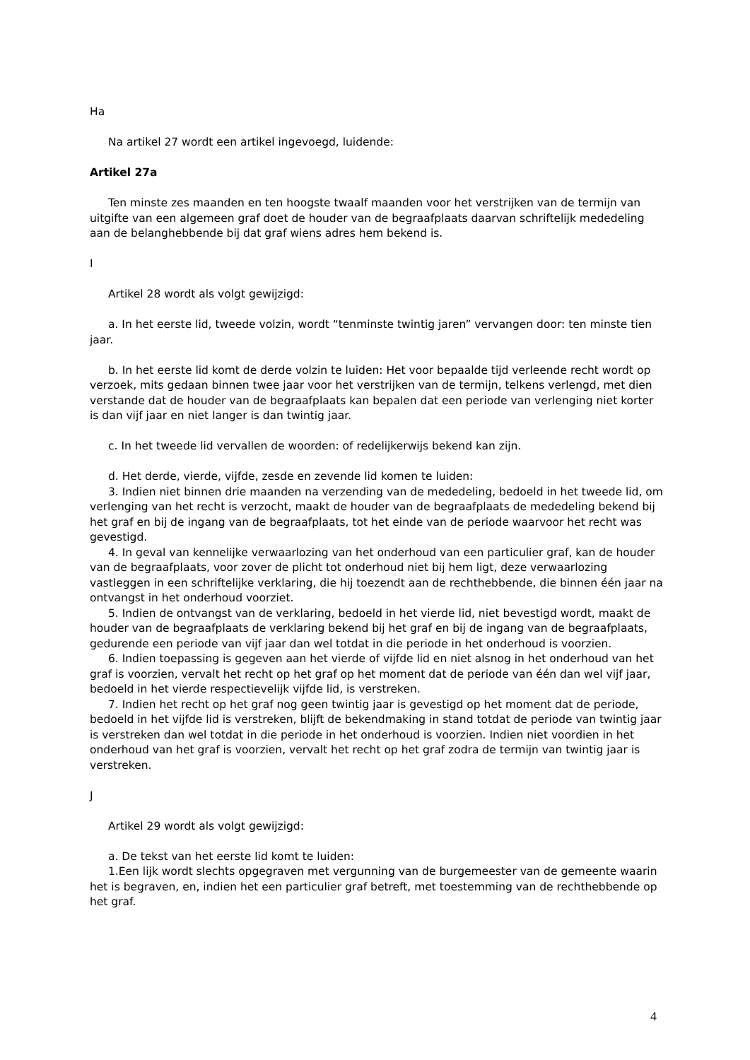Ha
Na artikel 27 wordt een artikel ingevoegd, luidende:
Artikel 27a
Ten minste zes maanden en ten hoogste twaalf maanden voor het verstrijken van de termijn van uitgifte van een algemeen graf doet de houder van de begraafplaats daarvan schriftelijk mededeling aan de belanghebbende bij dat graf wiens adres hem bekend is.
I
Artikel 28 wordt als volgt gewijzigd:
a. In het eerste lid, tweede volzin, wordt “tenminste twintig jaren” vervangen door: ten minste tien jaar.
b. In het eerste lid komt de derde volzin te luiden: Het voor bepaalde tijd verleende recht wordt op verzoek, mits gedaan binnen twee jaar voor het verstrijken van de termijn, telkens verlengd, met dien verstande dat de houder van de begraafplaats kan bepalen dat een periode van verlenging niet korter is dan vijf jaar en niet langer is dan twintig jaar.
c. In het tweede lid vervallen de woorden: of redelijkerwijs bekend kan zijn.
d. Het derde, vierde, vijfde, zesde en zevende lid komen te luiden:
3. Indien niet binnen drie maanden na verzending van de mededeling, bedoeld in het tweede lid, om verlenging van het recht is verzocht, maakt de houder van de begraafplaats de mededeling bekend bij het graf en bij de ingang van de begraafplaats, tot het einde van de periode waarvoor het recht was gevestigd.
4. In geval van kennelijke verwaarlozing van het onderhoud van een particulier graf, kan de houder van de begraafplaats, voor zover de plicht tot onderhoud niet bij hem ligt, deze verwaarlozing vastleggen in een schriftelijke verklaring, die hij toezendt aan de rechthebbende, die binnen één jaar na ontvangst in het onderhoud voorziet.
5. Indien de ontvangst van de verklaring, bedoeld in het vierde lid, niet bevestigd wordt, maakt de houder van de begraafplaats de verklaring bekend bij het graf en bij de ingang van de begraafplaats, gedurende een periode van vijf jaar dan wel totdat in die periode in het onderhoud is voorzien.
6. Indien toepassing is gegeven aan het vierde of vijfde lid en niet alsnog in het onderhoud van het graf is voorzien, vervalt het recht op het graf op het moment dat de periode van één dan wel vijf jaar, bedoeld in het vierde respectievelijk vijfde lid, is verstreken.
7. Indien het recht op het graf nog geen twintig jaar is gevestigd op het moment dat de periode, bedoeld in het vijfde lid is verstreken, blijft de bekendmaking in stand totdat de periode van twintig jaar is verstreken dan wel totdat in die periode in het onderhoud is voorzien. Indien niet voordien in het onderhoud van het graf is voorzien, vervalt het recht op het graf zodra de termijn van twintig jaar is verstreken.
J
Artikel 29 wordt als volgt gewijzigd:
a. De tekst van het eerste lid komt te luiden:
1.Een lijk wordt slechts opgegraven met vergunning van de burgemeester van de gemeente waarin het is begraven, en, indien het een particulier graf betreft, met toestemming van de rechthebbende op het graf.
4